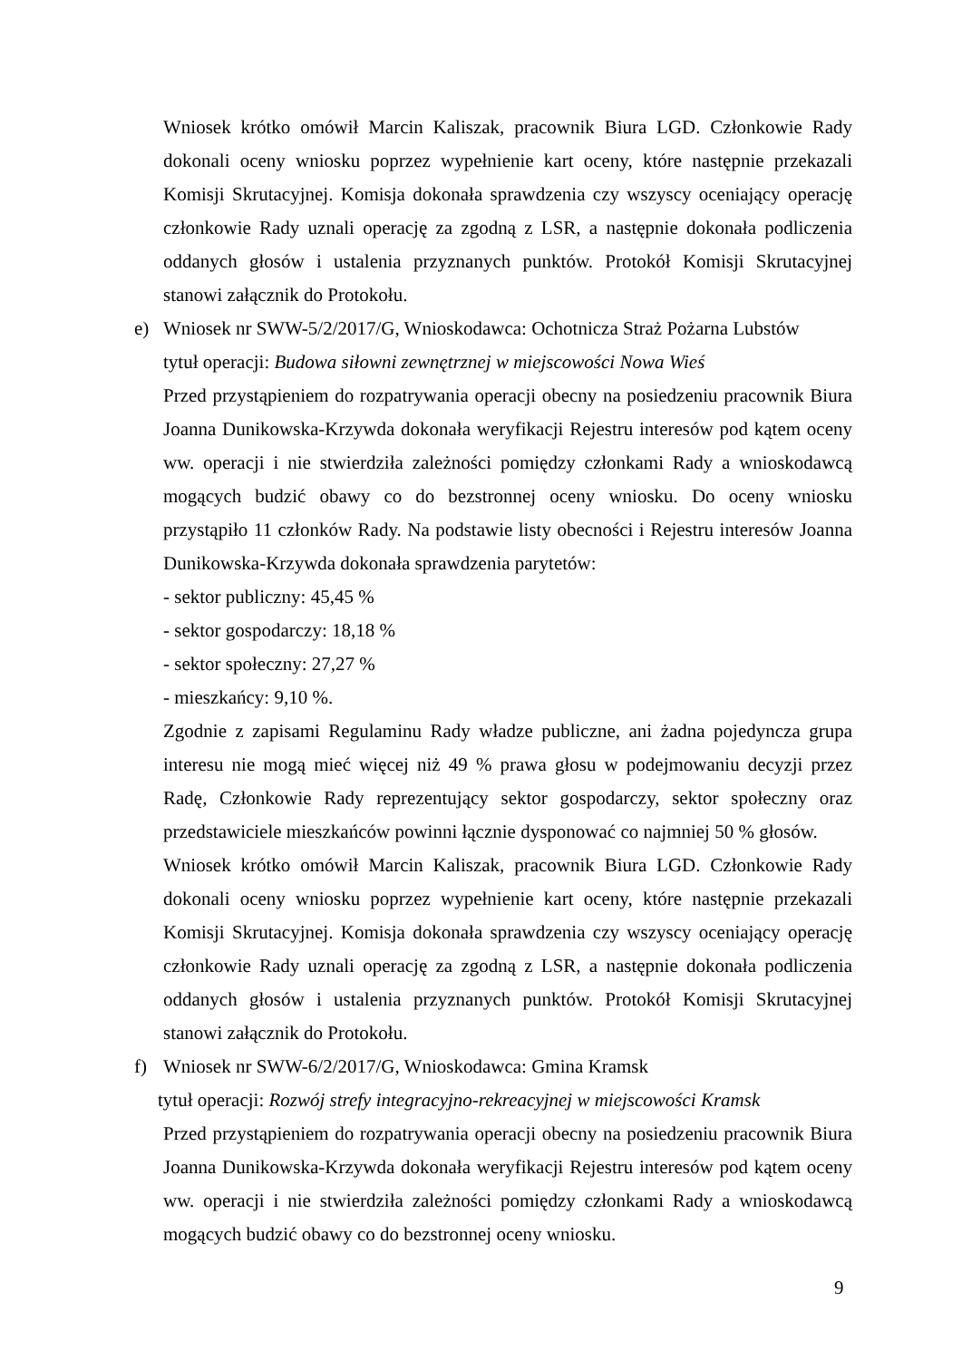Wniosek krótko omówił Marcin Kaliszak, pracownik Biura LGD. Członkowie Rady dokonali oceny wniosku poprzez wypełnienie kart oceny, które następnie przekazali Komisji Skrutacyjnej. Komisja dokonała sprawdzenia czy wszyscy oceniający operację członkowie Rady uznali operację za zgodną z LSR, a następnie dokonała podliczenia oddanych głosów i ustalenia przyznanych punktów. Protokół Komisji Skrutacyjnej stanowi załącznik do Protokołu.
e) Wniosek nr SWW-5/2/2017/G, Wnioskodawca: Ochotnicza Straż Pożarna Lubstów
tytuł operacji: Budowa siłowni zewnętrznej w miejscowości Nowa Wieś
Przed przystąpieniem do rozpatrywania operacji obecny na posiedzeniu pracownik Biura Joanna Dunikowska-Krzywda dokonała weryfikacji Rejestru interesów pod kątem oceny ww. operacji i nie stwierdziła zależności pomiędzy członkami Rady a wnioskodawcą mogących budzić obawy co do bezstronnej oceny wniosku. Do oceny wniosku przystąpiło 11 członków Rady. Na podstawie listy obecności i Rejestru interesów Joanna Dunikowska-Krzywda dokonała sprawdzenia parytetów:
- sektor publiczny: 45,45 %
- sektor gospodarczy: 18,18 %
- sektor społeczny: 27,27 %
- mieszkańcy: 9,10 %.
Zgodnie z zapisami Regulaminu Rady władze publiczne, ani żadna pojedyncza grupa interesu nie mogą mieć więcej niż 49 % prawa głosu w podejmowaniu decyzji przez Radę, Członkowie Rady reprezentujący sektor gospodarczy, sektor społeczny oraz przedstawiciele mieszkańców powinni łącznie dysponować co najmniej 50 % głosów.
Wniosek krótko omówił Marcin Kaliszak, pracownik Biura LGD. Członkowie Rady dokonali oceny wniosku poprzez wypełnienie kart oceny, które następnie przekazali Komisji Skrutacyjnej. Komisja dokonała sprawdzenia czy wszyscy oceniający operację członkowie Rady uznali operację za zgodną z LSR, a następnie dokonała podliczenia oddanych głosów i ustalenia przyznanych punktów. Protokół Komisji Skrutacyjnej stanowi załącznik do Protokołu.
f) Wniosek nr SWW-6/2/2017/G, Wnioskodawca: Gmina Kramsk
tytuł operacji: Rozwój strefy integracyjno-rekreacyjnej w miejscowości Kramsk
Przed przystąpieniem do rozpatrywania operacji obecny na posiedzeniu pracownik Biura Joanna Dunikowska-Krzywda dokonała weryfikacji Rejestru interesów pod kątem oceny ww. operacji i nie stwierdziła zależności pomiędzy członkami Rady a wnioskodawcą mogących budzić obawy co do bezstronnej oceny wniosku.
9